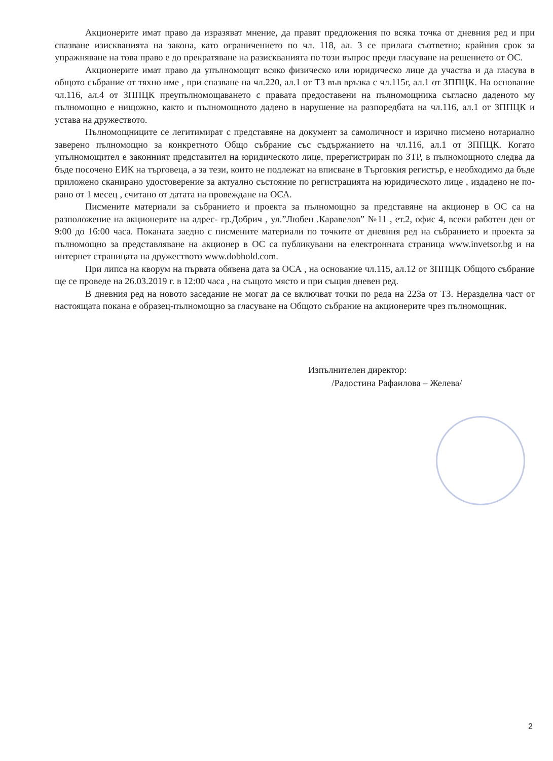Акционерите имат право да изразяват мнение, да правят предложения по всяка точка от дневния ред и при спазване изискванията на закона, като ограничението по чл. 118, ал. 3 се прилага съответно; крайния срок за упражняване на това право е до прекратяване на разискванията по този въпрос преди гласуване на решението от ОС.
Акционерите имат право да упълномощят всяко физическо или юридическо лице да участва и да гласува в общото събрание от тяхно име , при спазване на чл.220, ал.1 от ТЗ във връзка с чл.115г, ал.1 от ЗППЦК. На основание чл.116, ал.4 от ЗППЦК преупълномощаването с правата предоставени на пълномощника съгласно даденото му пълномощно е нищожно, както и пълномощното дадено в нарушение на разпоредбата на чл.116, ал.1 от ЗППЦК и устава на дружеството.
Пълномощниците се легитимират с представяне на документ за самоличност и изрично писмено нотариално заверено пълномощно за конкретното Общо събрание със съдържанието на чл.116, ал.1 от ЗППЦК. Когато упълномощител е законният представител на юридическото лице, пререгистриран по ЗТР, в пълномощното следва да бъде посочено ЕИК на търговеца, а за тези, които не подлежат на вписване в Търговкия регистър, е необходимо да бъде приложено сканирано удостоверение за актуално състояние по регистрацията на юридическото лице , издадено не по-рано от 1 месец , считано от датата на провеждане на ОСА.
Писмените материали за събранието и проекта за пълномощно за представяне на акционер в ОС са на разположение на акционерите на адрес- гр.Добрич , ул.”Любен .Каравелов” №11 , ет.2, офис 4, всеки работен ден от 9:00 до 16:00 часа. Поканата заедно с писмените материали по точките от дневния ред на събранието и проекта за пълномощно за представляване на акционер в ОС са публикувани на електронната страница www.invetsor.bg и на интернет страницата на дружеството www.dobhold.com.
При липса на кворум на първата обявена дата за ОСА , на основание чл.115, ал.12 от ЗППЦК Общото събрание ще се проведе на 26.03.2019 г. в 12:00 часа , на същото място и при същия дневен ред.
В дневния ред на новото заседание не могат да се включват точки по реда на 223а от ТЗ. Неразделна част от настоящата покана е образец-пълномощно за гласуване на Общото събрание на акционерите чрез пълномощник.
Изпълнителен директор:
/Радостина Рафаилова – Желева/
2